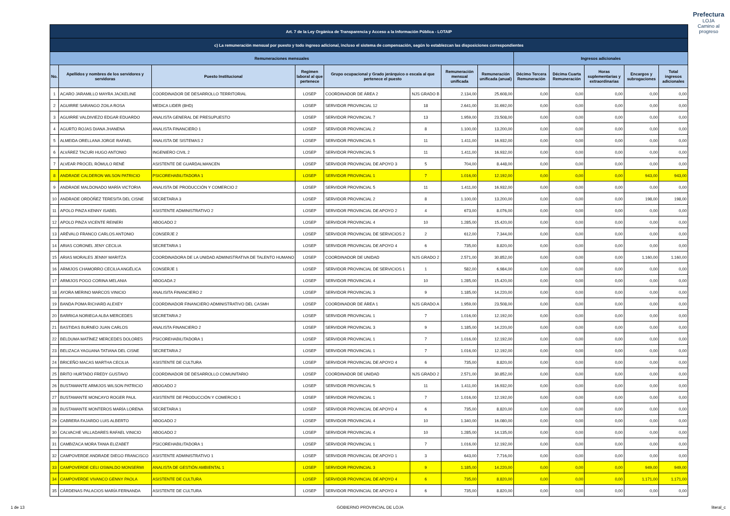Prefectura
LOJA
Camino al progreso
| Art. 7 de la Ley Orgánica de Transparencia y Acceso a la Información Pública - LOTAIP | | | | | | | | | | | | |
| --- | --- | --- | --- | --- | --- | --- | --- | --- | --- | --- | --- | --- |
| c) La remuneración mensual por puesto y todo ingreso adicional, incluso el sistema de compensación, según lo establezcan las disposiciones correspondientes | | | | | | | | | | | | |
| Remuneraciones mensuales | | | | | | | | Ingresos adicionales | | | | |
| No. | Apellidos y nombres de los servidores y servidoras | Puesto Institucional | Regimen laboral al que pertenece | Grupo ocupacional y Grado jerárquico o escala al que pertenece el puesto | | Remuneración mensual unificada | Remuneración unificada (anual) | Décimo Tercera Remuneración | Décima Cuarta Remuneración | Horas suplementarias y extraordinarias | Encargos y subrogaciones | Total ingresos adicionales |
| 1 | ACARO JARAMILLO MAYRA JACKELINE | COORDINADOR DE DESARROLLO TERRITORIAL | LOSEP | COORDINADOR DE ÁREA 2 | NJS GRADO B | 2.134,00 | 25.608,00 | 0,00 | 0,00 | 0,00 | 0,00 | 0,00 |
| 2 | AGUIRRE SARANGO ZOILA ROSA | MEDICA LIDER (8HD) | LOSEP | SERVIDOR PROVINCIAL 12 | 18 | 2.641,00 | 31.692,00 | 0,00 | 0,00 | 0,00 | 0,00 | 0,00 |
| 3 | AGUIRRE VALDIVIEZO EDGAR EDUARDO | ANALISTA GENERAL DE PRESUPUESTO | LOSEP | SERVIDOR PROVINCIAL 7 | 13 | 1.959,00 | 23.508,00 | 0,00 | 0,00 | 0,00 | 0,00 | 0,00 |
| 4 | AGURTO ROJAS DIANA JHANENA | ANALISTA FINANCIERO 1 | LOSEP | SERVIDOR PROVINCIAL 2 | 8 | 1.100,00 | 13.200,00 | 0,00 | 0,00 | 0,00 | 0,00 | 0,00 |
| 5 | ALMEIDA ORELLANA JORGE RAFAEL | ANALISTA DE SISTEMAS 2 | LOSEP | SERVIDOR PROVINCIAL 5 | 11 | 1.411,00 | 16.932,00 | 0,00 | 0,00 | 0,00 | 0,00 | 0,00 |
| 6 | ALVÁREZ TACURI HUGO ANTONIO | INGENIERO CIVIL 2 | LOSEP | SERVIDOR PROVINCIAL 5 | 11 | 1.411,00 | 16.932,00 | 0,00 | 0,00 | 0,00 | 0,00 | 0,00 |
| 7 | ALVEAR PROCEL RÓMULO RENÉ | ASISTENTE DE GUARDALMANCEN | LOSEP | SERVIDOR PROVINCIAL DE APOYO 3 | 5 | 704,00 | 8.448,00 | 0,00 | 0,00 | 0,00 | 0,00 | 0,00 |
| 8 | ANDRADE CALDERON WILSON PATRICIO | PSICOREHABILITADORA 1 | LOSEP | SERVIDOR PROVINCIAL 1 | 7 | 1.016,00 | 12.192,00 | 0,00 | 0,00 | 0,00 | 943,00 | 943,00 |
| 9 | ANDRADE MALDONADO MARÍA VICTORIA | ANALISTA DE PRODUCCIÓN Y COMERCIO 2 | LOSEP | SERVIDOR PROVINCIAL 5 | 11 | 1.411,00 | 16.932,00 | 0,00 | 0,00 | 0,00 | 0,00 | 0,00 |
| 10 | ANDRADE ORDÓÑEZ TERESITA DEL CISNE | SECRETARIA 3 | LOSEP | SERVIDOR PROVINCIAL 2 | 8 | 1.100,00 | 13.200,00 | 0,00 | 0,00 | 0,00 | 198,00 | 198,00 |
| 11 | APOLO PINZA KENNY ISABEL | ASISTENTE ADMINISTRATIVO 2 | LOSEP | SERVIDOR PROVINCIAL DE APOYO 2 | 4 | 673,00 | 8.076,00 | 0,00 | 0,00 | 0,00 | 0,00 | 0,00 |
| 12 | APOLO PINZA VICENTE REINERI | ABOGADO 2 | LOSEP | SERVIDOR PROVINCIAL 4 | 10 | 1.285,00 | 15.420,00 | 0,00 | 0,00 | 0,00 | 0,00 | 0,00 |
| 13 | ARÉVALO FRANCO CARLOS ANTONIO | CONSERJE 2 | LOSEP | SERVIDOR PROVINCIAL DE SERVICIOS 2 | 2 | 612,00 | 7.344,00 | 0,00 | 0,00 | 0,00 | 0,00 | 0,00 |
| 14 | ARIAS CORONEL JENY CECILIA | SECRETARIA 1 | LOSEP | SERVIDOR PROVINCIAL DE APOYO 4 | 6 | 735,00 | 8.820,00 | 0,00 | 0,00 | 0,00 | 0,00 | 0,00 |
| 15 | ARIAS MORALES JENNY MARITZA | COORDINADORA DE LA UNIDAD ADMINISTRATIVA DE TALENTO HUMANO | LOSEP | COORDINADOR DE UNIDAD | NJS GRADO 2 | 2.571,00 | 30.852,00 | 0,00 | 0,00 | 0,00 | 1.160,00 | 1.160,00 |
| 16 | ARMIJOS CHAMORRO CECILIA ANGÉLICA | CONSERJE 1 | LOSEP | SERVIDOR PROVINCIAL DE SERVICIOS 1 | 1 | 582,00 | 6.984,00 | 0,00 | 0,00 | 0,00 | 0,00 | 0,00 |
| 17 | ARMIJOS POGO CORINA MELANIA | ABOGADA 2 | LOSEP | SERVIDOR PROVINCIAL 4 | 10 | 1.285,00 | 15.420,00 | 0,00 | 0,00 | 0,00 | 0,00 | 0,00 |
| 18 | AYORA MERINO MARCOS VINICIO | ANALISITA FINANCIERO 2 | LOSEP | SERVIDOR PROVINCIAL 3 | 9 | 1.185,00 | 14.220,00 | 0,00 | 0,00 | 0,00 | 0,00 | 0,00 |
| 19 | BANDA POMA RICHARD ALEXEY | COORDINADOR FINANCIERO ADMINISTRATIVO DEL CASMH | LOSEP | COORDINADOR DE ÁREA 1 | NJS GRADO A | 1.959,00 | 23.508,00 | 0,00 | 0,00 | 0,00 | 0,00 | 0,00 |
| 20 | BARRIGA NORIEGA ALBA MERCEDES | SECRETARIA 2 | LOSEP | SERVIDOR PROVINCIAL 1 | 7 | 1.016,00 | 12.192,00 | 0,00 | 0,00 | 0,00 | 0,00 | 0,00 |
| 21 | BASTIDAS BURNEO JUAN CARLOS | ANALISTA FINANCIERO 2 | LOSEP | SERVIDOR PROVINCIAL 3 | 9 | 1.185,00 | 14.220,00 | 0,00 | 0,00 | 0,00 | 0,00 | 0,00 |
| 22 | BELDUMA MATÍNEZ MERCEDES DOLORES | PSICOREHABILITADORA 1 | LOSEP | SERVIDOR PROVINCIAL 1 | 7 | 1.016,00 | 12.192,00 | 0,00 | 0,00 | 0,00 | 0,00 | 0,00 |
| 23 | BELIZACA YAGUANA TATIANA DEL CISNE | SECRETARIA 2 | LOSEP | SERVIDOR PROVINCIAL 1 | 7 | 1.016,00 | 12.192,00 | 0,00 | 0,00 | 0,00 | 0,00 | 0,00 |
| 24 | BRICEÑO MACAS MARTHA CECILIA | ASISTENTE DE CULTURA | LOSEP | SERVIDOR PROVINCIAL DE APOYO 4 | 6 | 735,00 | 8.820,00 | 0,00 | 0,00 | 0,00 | 0,00 | 0,00 |
| 25 | BRITO HURTADO FREDY GUSTAVO | COORDINADOR DE DESARROLLO COMUNITARIO | LOSEP | COORDINADOR DE UNIDAD | NJS GRADO 2 | 2.571,00 | 30.852,00 | 0,00 | 0,00 | 0,00 | 0,00 | 0,00 |
| 26 | BUSTAMANTE ARMIJOS WILSON PATRICIO | ABOGADO 2 | LOSEP | SERVIDOR PROVINCIAL 5 | 11 | 1.411,00 | 16.932,00 | 0,00 | 0,00 | 0,00 | 0,00 | 0,00 |
| 27 | BUSTAMANTE MONCAYO ROGER PAUL | ASISTENTE DE PRODUCCIÓN Y COMERCIO 1 | LOSEP | SERVIDOR PROVINCIAL 1 | 7 | 1.016,00 | 12.192,00 | 0,00 | 0,00 | 0,00 | 0,00 | 0,00 |
| 28 | BUSTAMANTE MONTEROS MARÍA LORENA | SECRETARIA 1 | LOSEP | SERVIDOR PROVINCIAL DE APOYO 4 | 6 | 735,00 | 8.820,00 | 0,00 | 0,00 | 0,00 | 0,00 | 0,00 |
| 29 | CABRERA FAJARDO LUIS ALBERTO | ABOGADO 2 | LOSEP | SERVIDOR PROVINCIAL 4 | 10 | 1.340,00 | 16.080,00 | 0,00 | 0,00 | 0,00 | 0,00 | 0,00 |
| 30 | CALVACHE VALLADARES RAFAEL VINICIO | ABOGADO 2 | LOSEP | SERVIDOR PROVINCIAL 4 | 10 | 1.285,00 | 14.135,00 | 0,00 | 0,00 | 0,00 | 0,00 | 0,00 |
| 31 | CAMBIZACA MORA TANIA ELIZABET | PSICOREHABILITADORA 1 | LOSEP | SERVIDOR PROVINCIAL 1 | 7 | 1.016,00 | 12.192,00 | 0,00 | 0,00 | 0,00 | 0,00 | 0,00 |
| 32 | CAMPOVERDE ANDRADE DIEGO FRANCISCO | ASISTENTE ADMINISTRATIVO 1 | LOSEP | SERVIDOR PROVINCIAL DE APOYO 1 | 3 | 643,00 | 7.716,00 | 0,00 | 0,00 | 0,00 | 0,00 | 0,00 |
| 33 | CAMPOVERDE CELI OSWALDO MONSERMI | ANALISTA DE GESTIÓN AMBIENTAL 1 | LOSEP | SERVIDOR PROVINCIAL 3 | 9 | 1.185,00 | 14.220,00 | 0,00 | 0,00 | 0,00 | 949,00 | 949,00 |
| 34 | CAMPOVERDE VIVANCO GENNY PAOLA | ASISTENTE DE CULTURA | LOSEP | SERVIDOR PROVINCIAL DE APOYO 4 | 6 | 735,00 | 8.820,00 | 0,00 | 0,00 | 0,00 | 1.171,00 | 1.171,00 |
| 35 | CÁRDENAS PALACIOS MARÍA FERNANDA | ASISTENTE DE CULTURA | LOSEP | SERVIDOR PROVINCIAL DE APOYO 4 | 6 | 735,00 | 8.820,00 | 0,00 | 0,00 | 0,00 | 0,00 | 0,00 |
1 de 13 GOBIERNO PROVINCIAL DE LOJA literal_c